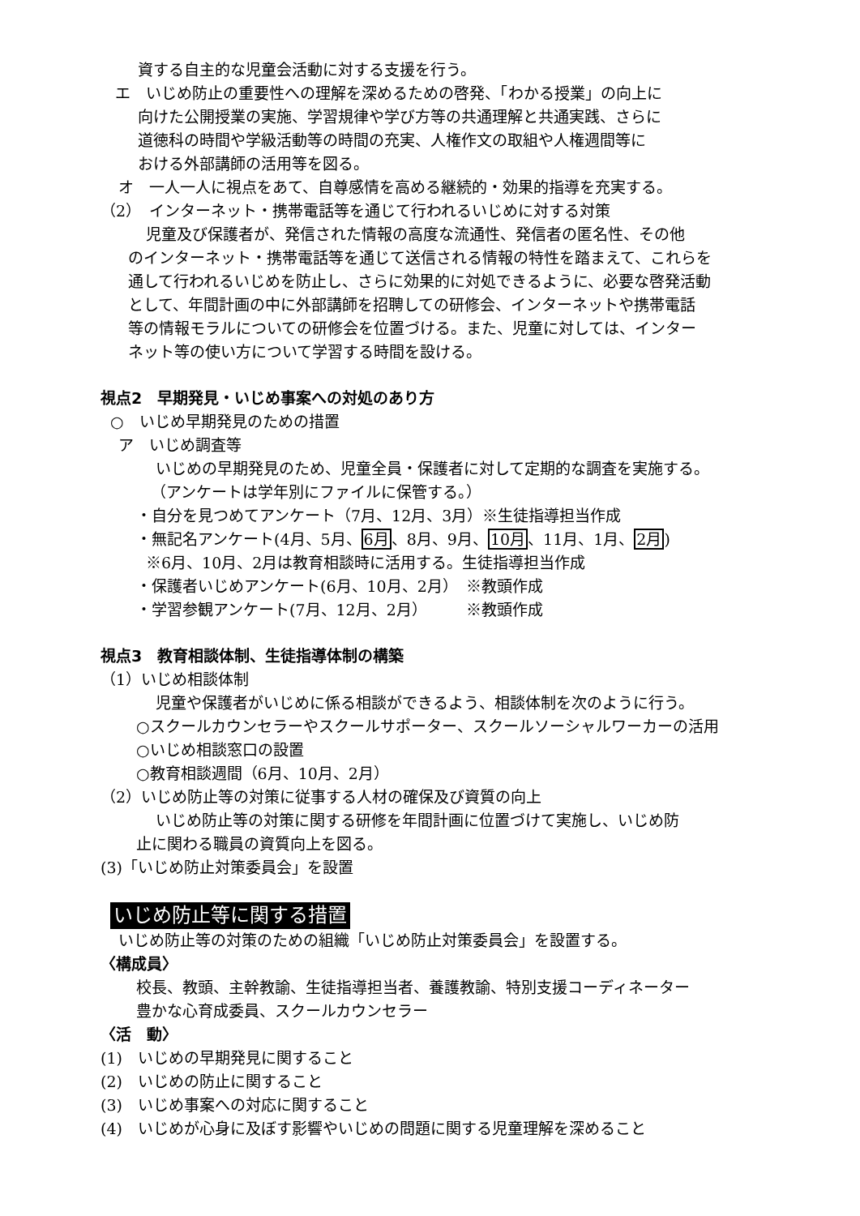資する自主的な児童会活動に対する支援を行う。
エ　いじめ防止の重要性への理解を深めるための啓発、「わかる授業」の向上に
向けた公開授業の実施、学習規律や学び方等の共通理解と共通実践、さらに
道徳科の時間や学級活動等の時間の充実、人権作文の取組や人権週間等に
おける外部講師の活用等を図る。
オ　一人一人に視点をあて、自尊感情を高める継続的・効果的指導を充実する。
（2）　インターネット・携帯電話等を通じて行われるいじめに対する対策
児童及び保護者が、発信された情報の高度な流通性、発信者の匿名性、その他
のインターネット・携帯電話等を通じて送信される情報の特性を踏まえて、これらを
通して行われるいじめを防止し、さらに効果的に対処できるように、必要な啓発活動
として、年間計画の中に外部講師を招聘しての研修会、インターネットや携帯電話
等の情報モラルについての研修会を位置づける。また、児童に対しては、インター
ネット等の使い方について学習する時間を設ける。
視点2　早期発見・いじめ事案への対処のあり方
○　いじめ早期発見のための措置
ア　いじめ調査等
いじめの早期発見のため、児童全員・保護者に対して定期的な調査を実施する。
（アンケートは学年別にファイルに保管する。）
・自分を見つめてアンケート（7月、12月、3月）※生徒指導担当作成
・無記名アンケート(4月、5月、6月、8月、9月、10月、11月、1月、2月)
※6月、10月、2月は教育相談時に活用する。生徒指導担当作成
・保護者いじめアンケート(6月、10月、2月）　※教頭作成
・学習参観アンケート(7月、12月、2月）　　　※教頭作成
視点3　教育相談体制、生徒指導体制の構築
（1）いじめ相談体制
児童や保護者がいじめに係る相談ができるよう、相談体制を次のように行う。
○スクールカウンセラーやスクールサポーター、スクールソーシャルワーカーの活用
○いじめ相談窓口の設置
○教育相談週間（6月、10月、2月）
（2）いじめ防止等の対策に従事する人材の確保及び資質の向上
いじめ防止等の対策に関する研修を年間計画に位置づけて実施し、いじめ防
止に関わる職員の資質向上を図る。
(3)「いじめ防止対策委員会」を設置
いじめ防止等に関する措置
いじめ防止等の対策のための組織「いじめ防止対策委員会」を設置する。
〈構成員〉
校長、教頭、主幹教諭、生徒指導担当者、養護教諭、特別支援コーディネーター
豊かな心育成委員、スクールカウンセラー
〈活　動〉
(1)　いじめの早期発見に関すること
(2)　いじめの防止に関すること
(3)　いじめ事案への対応に関すること
(4)　いじめが心身に及ぼす影響やいじめの問題に関する児童理解を深めること